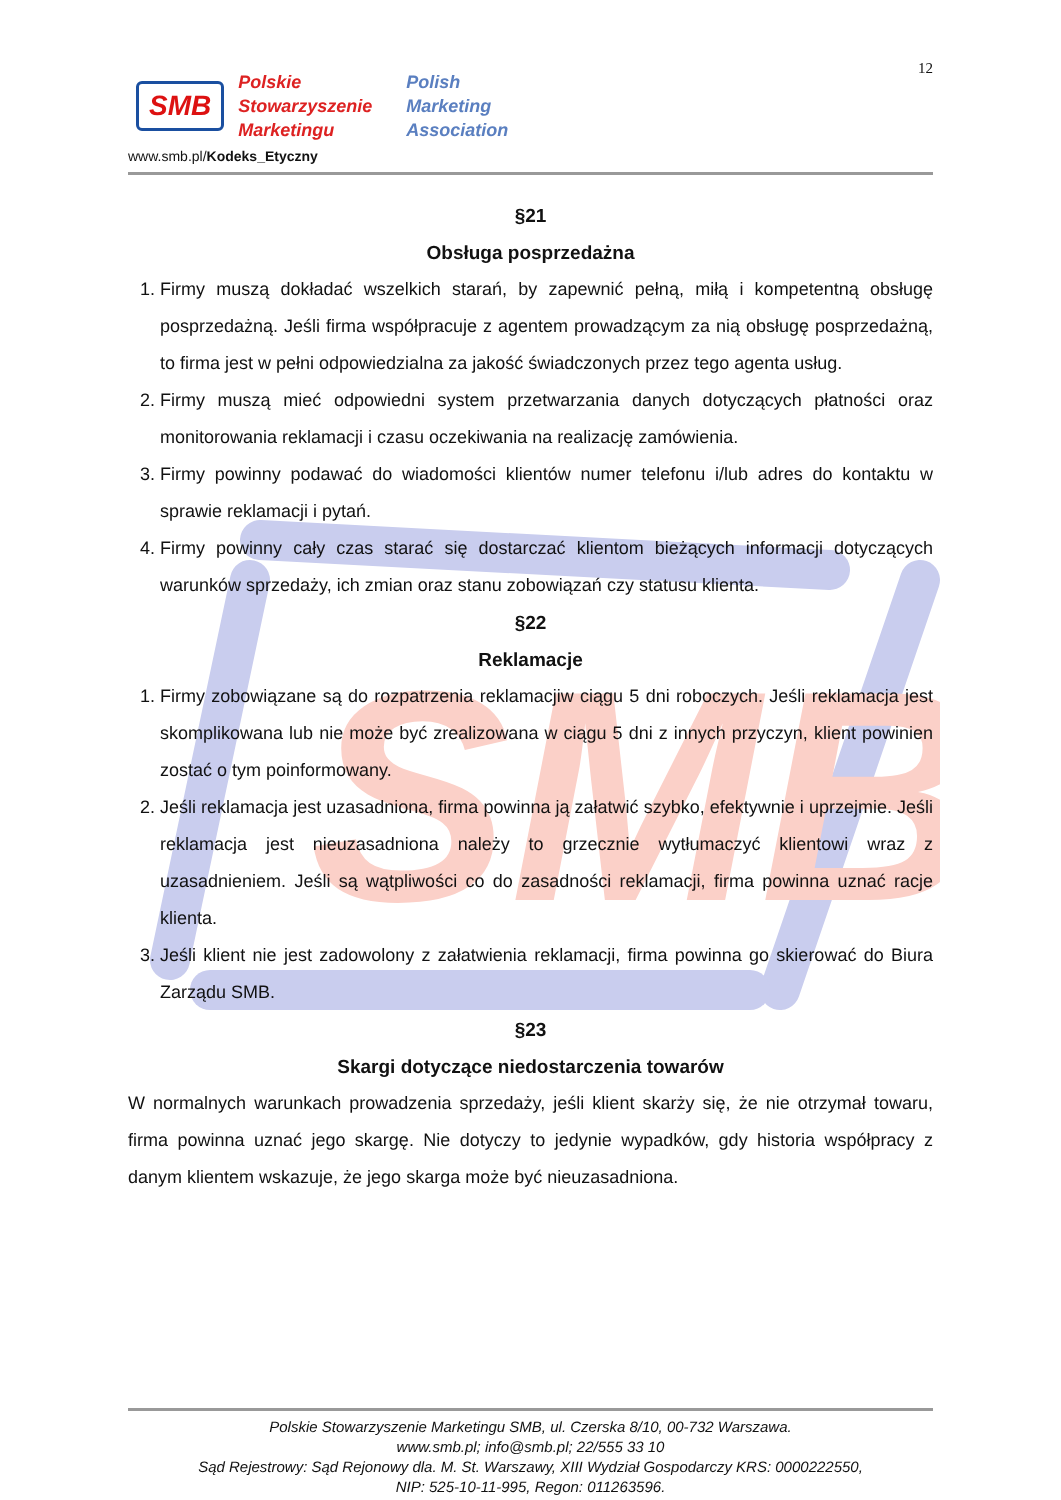SMB
12
SMB
Polskie
Stowarzyszenie
Marketingu
Polish
Marketing
Association
www.smb.pl/Kodeks_Etyczny
§21
Obsługa posprzedażna
1. Firmy muszą dokładać wszelkich starań, by zapewnić pełną, miłą i kompetentną obsługę posprzedażną. Jeśli firma współpracuje z agentem prowadzącym za nią obsługę posprzedażną, to firma jest w pełni odpowiedzialna za jakość świadczonych przez tego agenta usług.
2. Firmy muszą mieć odpowiedni system przetwarzania danych dotyczących płatności oraz monitorowania reklamacji i czasu oczekiwania na realizację zamówienia.
3. Firmy powinny podawać do wiadomości klientów numer telefonu i/lub adres do kontaktu w sprawie reklamacji i pytań.
4. Firmy powinny cały czas starać się dostarczać klientom bieżących informacji dotyczących warunków sprzedaży, ich zmian oraz stanu zobowiązań czy statusu klienta.
§22
Reklamacje
1. Firmy zobowiązane są do rozpatrzenia reklamacjiw ciągu 5 dni roboczych. Jeśli reklamacja jest skomplikowana lub nie może być zrealizowana w ciągu 5 dni z innych przyczyn, klient powinien zostać o tym poinformowany.
2. Jeśli reklamacja jest uzasadniona, firma powinna ją załatwić szybko, efektywnie i uprzejmie. Jeśli reklamacja jest nieuzasadniona należy to grzecznie wytłumaczyć klientowi wraz z uzasadnieniem. Jeśli są wątpliwości co do zasadności reklamacji, firma powinna uznać racje klienta.
3. Jeśli klient nie jest zadowolony z załatwienia reklamacji, firma powinna go skierować do Biura Zarządu SMB.
§23
Skargi dotyczące niedostarczenia towarów
W normalnych warunkach prowadzenia sprzedaży, jeśli klient skarży się, że nie otrzymał towaru, firma powinna uznać jego skargę. Nie dotyczy to jedynie wypadków, gdy historia współpracy z danym klientem wskazuje, że jego skarga może być nieuzasadniona.
Polskie Stowarzyszenie Marketingu SMB, ul. Czerska 8/10, 00-732 Warszawa.
www.smb.pl; info@smb.pl; 22/555 33 10
Sąd Rejestrowy: Sąd Rejonowy dla. M. St. Warszawy, XIII Wydział Gospodarczy KRS: 0000222550,
NIP: 525-10-11-995, Regon: 011263596.